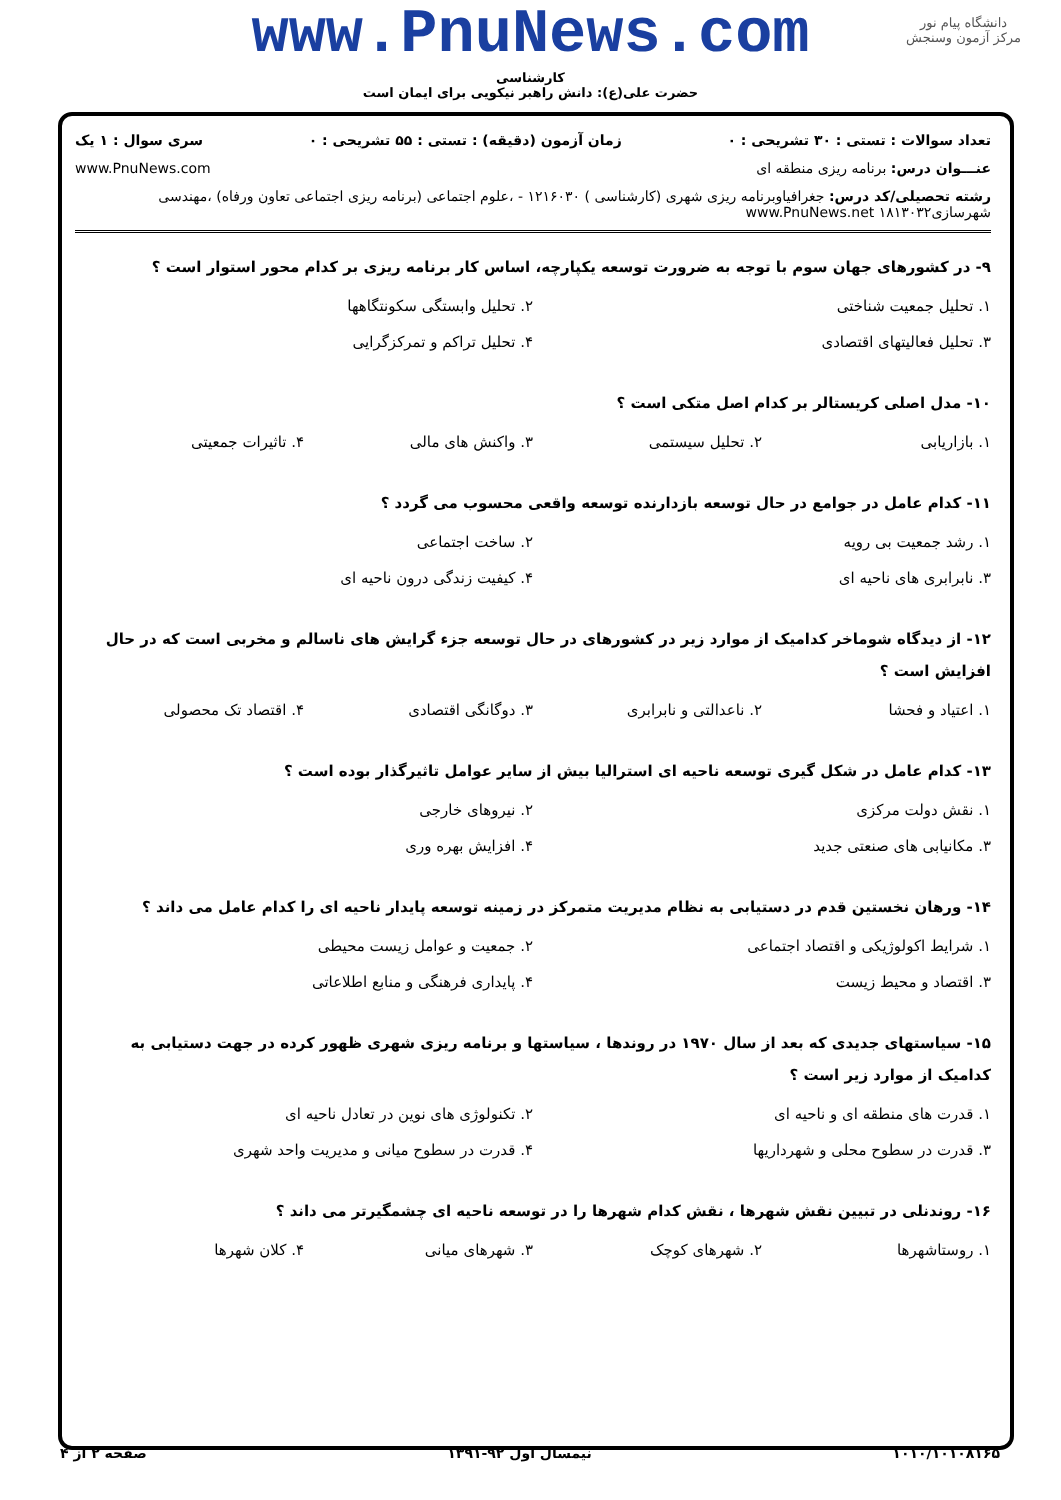دانشگاه پیام نور
مرکز آزمون وسنجش
www.PnuNews.com
کارشناسی
حضرت علی(ع): دانش راهبر نیکویی برای ایمان است
تعداد سوالات : تستی : ۳۰ تشریحی : ۰ زمان آزمون (دقیقه) : تستی : ۵۵ تشریحی : ۰ سری سوال : ۱ یک
عنـــوان درس: برنامه ریزی منطقه ای www.PnuNews.com
رشته تحصیلی/کد درس: جغرافیاوبرنامه ریزی شهری (کارشناسی ) ۱۲۱۶۰۳۰ - ،علوم اجتماعی (برنامه ریزی اجتماعی تعاون ورفاه) ،مهندسی شهرسازی۱۸۱۳۰۳۲ www.PnuNews.net
۹- در کشورهای جهان سوم با توجه به ضرورت توسعه یکپارچه، اساس کار برنامه ریزی بر کدام محور استوار است ؟
۱. تحلیل جمعیت شناختی ۲. تحلیل وابستگی سکونتگاهها ۳. تحلیل فعالیتهای اقتصادی ۴. تحلیل تراکم و تمرکزگرایی
۱۰- مدل اصلی کریستالر بر کدام اصل متکی است ؟
۱. بازاریابی ۲. تحلیل سیستمی ۳. واکنش های مالی ۴. تاثیرات جمعیتی
۱۱- کدام عامل در جوامع در حال توسعه بازدارنده توسعه واقعی محسوب می گردد ؟
۱. رشد جمعیت بی رویه ۲. ساخت اجتماعی ۳. نابرابری های ناحیه ای ۴. کیفیت زندگی درون ناحیه ای
۱۲- از دیدگاه شوماخر کدامیک از موارد زیر در کشورهای در حال توسعه جزء گرایش های ناسالم و مخربی است که در حال افزایش است ؟
۱. اعتیاد و فحشا ۲. ناعدالتی و نابرابری ۳. دوگانگی اقتصادی ۴. اقتصاد تک محصولی
۱۳- کدام عامل در شکل گیری توسعه ناحیه ای استرالیا بیش از سایر عوامل تاثیرگذار بوده است ؟
۱. نقش دولت مرکزی ۲. نیروهای خارجی ۳. مکانیابی های صنعتی جدید ۴. افزایش بهره وری
۱۴- ورهان نخستین قدم در دستیابی به نظام مدیریت متمرکز در زمینه توسعه پایدار ناحیه ای را کدام عامل می داند ؟
۱. شرایط اکولوژیکی و اقتصاد اجتماعی ۲. جمعیت و عوامل زیست محیطی ۳. اقتصاد و محیط زیست ۴. پایداری فرهنگی و منابع اطلاعاتی
۱۵- سیاستهای جدیدی که بعد از سال ۱۹۷۰ در روندها ، سیاستها و برنامه ریزی شهری ظهور کرده در جهت دستیابی به کدامیک از موارد زیر است ؟
۱. قدرت های منطقه ای و ناحیه ای ۲. تکنولوژی های نوین در تعادل ناحیه ای ۳. قدرت در سطوح محلی و شهرداریها ۴. قدرت در سطوح میانی و مدیریت واحد شهری
۱۶- روندنلی در تبیین نقش شهرها ، نقش کدام شهرها را در توسعه ناحیه ای چشمگیرتر می داند ؟
۱. روستاشهرها ۲. شهرهای کوچک ۳. شهرهای میانی ۴. کلان شهرها
۱۰۱۰/۱۰۱۰۸۱۶۵ نیمسال اول ۹۲-۱۳۹۱ صفحه ۲ از ۴